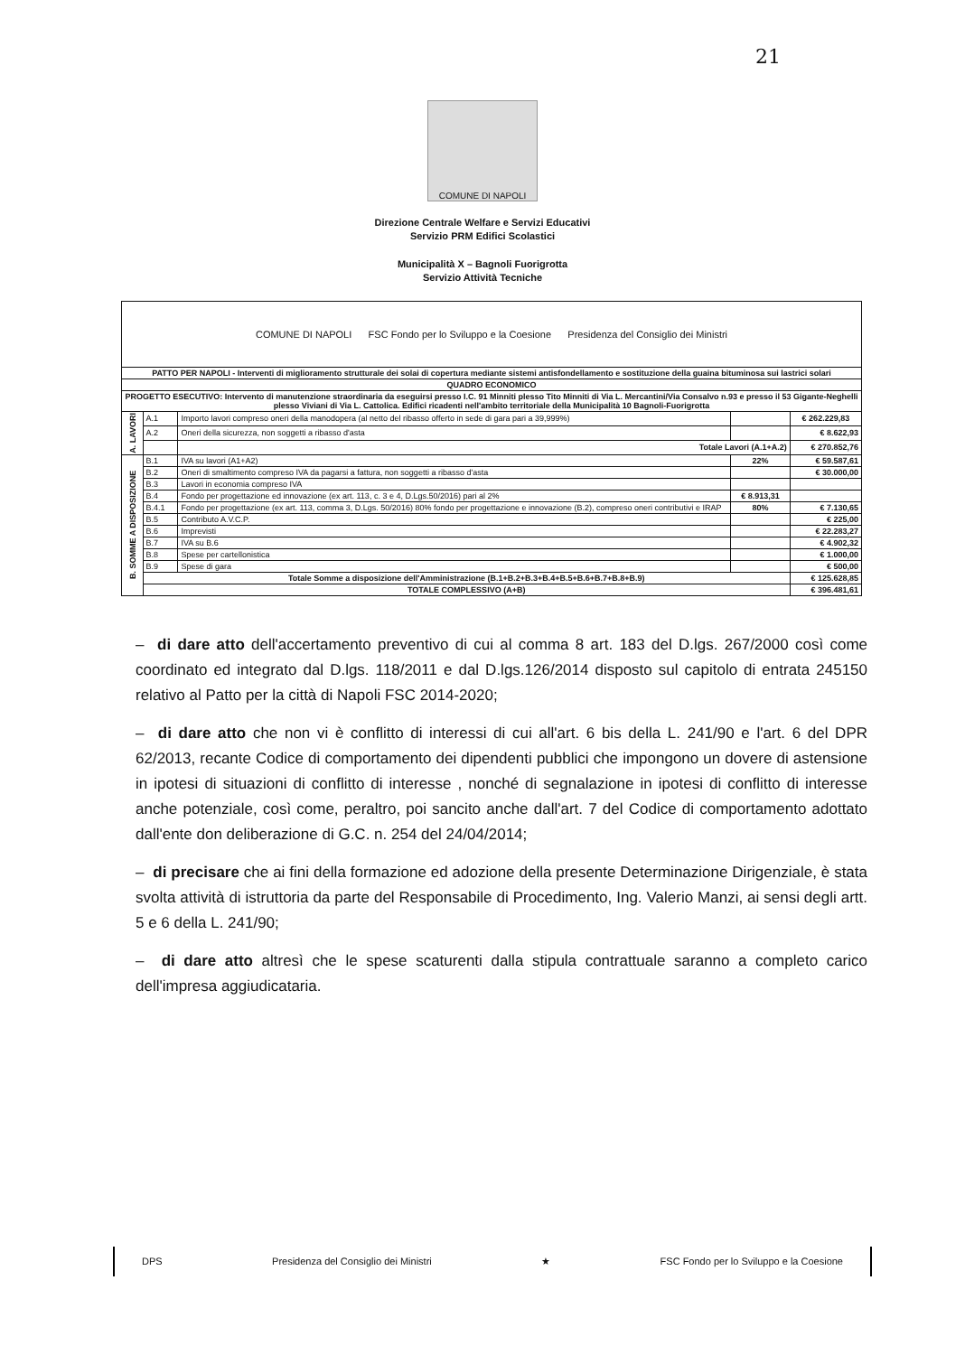21
COMUNE DI NAPOLI
Direzione Centrale Welfare e Servizi Educativi
Servizio PRM Edifici Scolastici
Municipalità X – Bagnoli Fuorigrotta
Servizio Attività Tecniche
| COMUNE DI NAPOLI FSC Fondo per lo Sviluppo e la Coesione Presidenza del Consiglio dei Ministri | | | | |
| PATTO PER NAPOLI - Interventi di miglioramento strutturale dei solai di copertura mediante sistemi antisfondellamento e sostituzione della guaina bituminosa sui lastrici solari | | | | |
| QUADRO ECONOMICO | | | | |
| PROGETTO ESECUTIVO: Intervento di manutenzione straordinaria da eseguirsi presso I.C. 91 Minniti plesso Tito Minniti di Via L. Mercantini/Via Consalvo n.93 e presso il 53 Gigante-Neghelli plesso Viviani di Via L. Cattolica. Edifici ricadenti nell'ambito territoriale della Municipalità 10 Bagnoli-Fuorigrotta | | | | |
| A. LAVORI | A.1 | Importo lavori compreso oneri della manodopera (al netto del ribasso offerto in sede di gara pari a 39,999%) | | € 262.229,83 |
| | A.2 | Oneri della sicurezza, non soggetti a ribasso d'asta | | € 8.622,93 |
| | | Totale Lavori (A.1+A.2) | | € 270.852,76 |
| B. SOMME A DISPOSIZIONE | B.1 | IVA su lavori (A1+A2) | 22% | € 59.587,61 |
| | B.2 | Oneri di smaltimento compreso IVA da pagarsi a fattura, non soggetti a ribasso d'asta | | € 30.000,00 |
| | B.3 | Lavori in economia compreso IVA | | |
| | B.4 | Fondo per progettazione ed innovazione (ex art. 113, c. 3 e 4, D.Lgs.50/2016) pari al 2% | € 8.913,31 | |
| | B.4.1 | Fondo per progettazione (ex art. 113, comma 3, D.Lgs. 50/2016) 80% fondo per progettazione e innovazione (B.2), compreso oneri contributivi e IRAP | 80% | € 7.130,65 |
| | B.5 | Contributo A.V.C.P. | | € 225,00 |
| | B.6 | Imprevisti | | € 22.283,27 |
| | B.7 | IVA su B.6 | | € 4.902,32 |
| | B.8 | Spese per cartellonistica | | € 1.000,00 |
| | B.9 | Spese di gara | | € 500,00 |
| | Totale Somme a disposizione dell'Amministrazione (B.1+B.2+B.3+B.4+B.5+B.6+B.7+B.8+B.9) | | | € 125.628,85 |
| | TOTALE COMPLESSIVO (A+B) | | | € 396.481,61 |
– di dare atto dell'accertamento preventivo di cui al comma 8 art. 183 del D.lgs. 267/2000 così come coordinato ed integrato dal D.lgs. 118/2011 e dal D.lgs.126/2014 disposto sul capitolo di entrata 245150 relativo al Patto per la città di Napoli FSC 2014-2020;
– di dare atto che non vi è conflitto di interessi di cui all'art. 6 bis della L. 241/90 e l'art. 6 del DPR 62/2013, recante Codice di comportamento dei dipendenti pubblici che impongono un dovere di astensione in ipotesi di situazioni di conflitto di interesse , nonché di segnalazione in ipotesi di conflitto di interesse anche potenziale, così come, peraltro, poi sancito anche dall'art. 7 del Codice di comportamento adottato dall'ente don deliberazione di G.C. n. 254 del 24/04/2014;
– di precisare che ai fini della formazione ed adozione della presente Determinazione Dirigenziale, è stata svolta attività di istruttoria da parte del Responsabile di Procedimento, Ing. Valerio Manzi, ai sensi degli artt. 5 e 6 della L. 241/90;
– di dare atto altresì che le spese scaturenti dalla stipula contrattuale saranno a completo carico dell'impresa aggiudicataria.
DPS Presidenza del Consiglio dei Ministri ★ FSC Fondo per lo Sviluppo e la Coesione